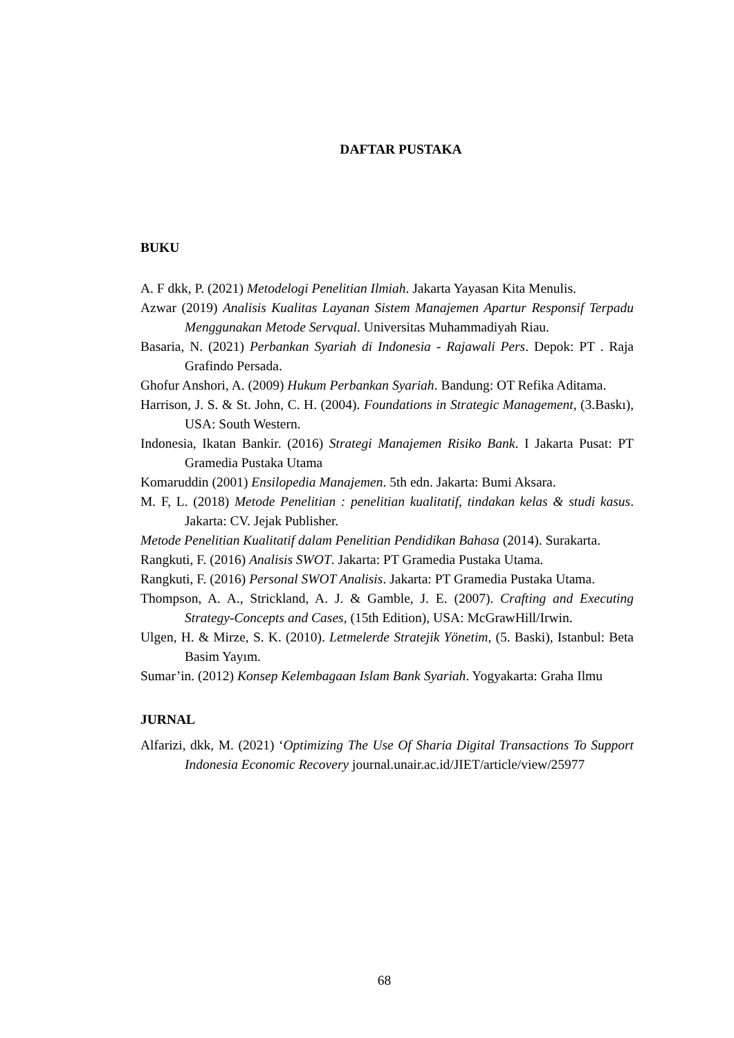DAFTAR PUSTAKA
BUKU
A. F dkk, P. (2021) Metodelogi Penelitian Ilmiah. Jakarta Yayasan Kita Menulis.
Azwar (2019) Analisis Kualitas Layanan Sistem Manajemen Apartur Responsif Terpadu Menggunakan Metode Servqual. Universitas Muhammadiyah Riau.
Basaria, N. (2021) Perbankan Syariah di Indonesia - Rajawali Pers. Depok: PT . Raja Grafindo Persada.
Ghofur Anshori, A. (2009) Hukum Perbankan Syariah. Bandung: OT Refika Aditama.
Harrison, J. S. & St. John, C. H. (2004). Foundations in Strategic Management, (3.Baskı), USA: South Western.
Indonesia, Ikatan Bankir. (2016) Strategi Manajemen Risiko Bank. I Jakarta Pusat: PT Gramedia Pustaka Utama
Komaruddin (2001) Ensilopedia Manajemen. 5th edn. Jakarta: Bumi Aksara.
M. F, L. (2018) Metode Penelitian : penelitian kualitatif, tindakan kelas & studi kasus. Jakarta: CV. Jejak Publisher.
Metode Penelitian Kualitatif dalam Penelitian Pendidikan Bahasa (2014). Surakarta.
Rangkuti, F. (2016) Analisis SWOT. Jakarta: PT Gramedia Pustaka Utama.
Rangkuti, F. (2016) Personal SWOT Analisis. Jakarta: PT Gramedia Pustaka Utama.
Thompson, A. A., Strickland, A. J. & Gamble, J. E. (2007). Crafting and Executing Strategy-Concepts and Cases, (15th Edition), USA: McGrawHill/Irwin.
Ulgen, H. & Mirze, S. K. (2010). Letmelerde Stratejik Yönetim, (5. Baski), Istanbul: Beta Basim Yayım.
Sumar’in. (2012) Konsep Kelembagaan Islam Bank Syariah. Yogyakarta: Graha Ilmu
JURNAL
Alfarizi, dkk, M. (2021) ‘Optimizing The Use Of Sharia Digital Transactions To Support Indonesia Economic Recovery journal.unair.ac.id/JIET/article/view/25977
68